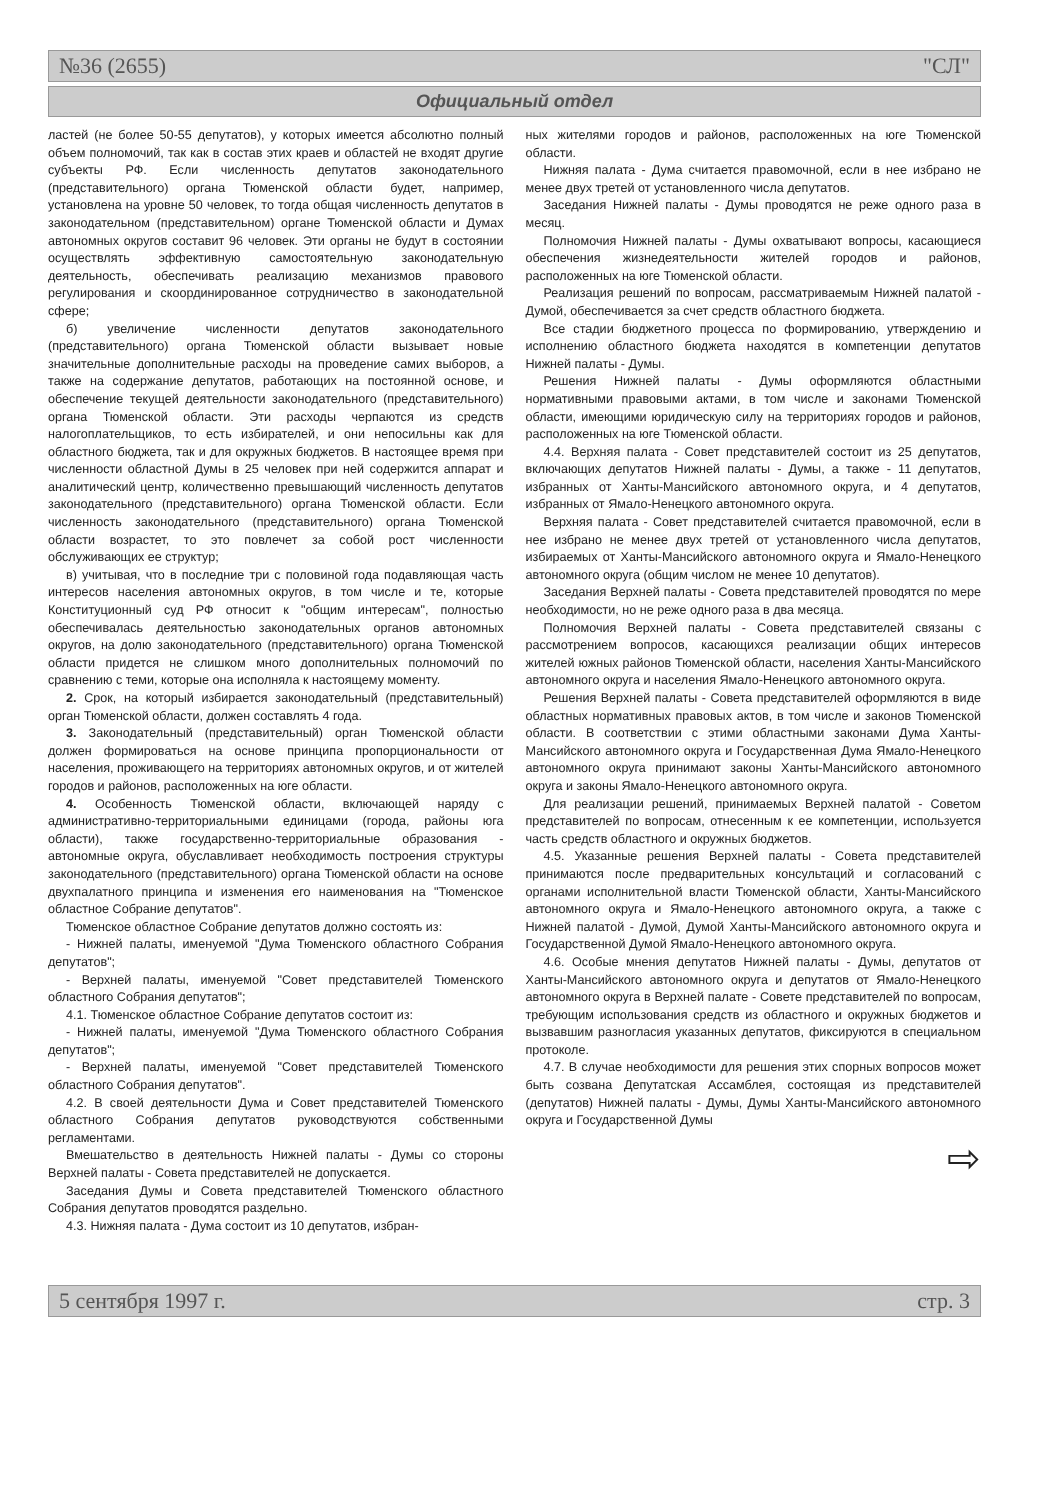№36 (2655) "СЛ"
Официальный отдел
ластей (не более 50-55 депутатов), у которых имеется абсолютно полный объем полномочий, так как в состав этих краев и областей не входят другие субъекты РФ. Если численность депутатов законодательного (представительного) органа Тюменской области будет, например, установлена на уровне 50 человек, то тогда общая численность депутатов в законодательном (представительном) органе Тюменской области и Думах автономных округов составит 96 человек. Эти органы не будут в состоянии осуществлять эффективную самостоятельную законодательную деятельность, обеспечивать реализацию механизмов правового регулирования и скоординированное сотрудничество в законодательной сфере;
б) увеличение численности депутатов законодательного (представительного) органа Тюменской области вызывает новые значительные дополнительные расходы на проведение самих выборов, а также на содержание депутатов, работающих на постоянной основе, и обеспечение текущей деятельности законодательного (представительного) органа Тюменской области. Эти расходы черпаются из средств налогоплательщиков, то есть избирателей, и они непосильны как для областного бюджета, так и для окружных бюджетов. В настоящее время при численности областной Думы в 25 человек при ней содержится аппарат и аналитический центр, количественно превышающий численность депутатов законодательного (представительного) органа Тюменской области. Если численность законодательного (представительного) органа Тюменской области возрастет, то это повлечет за собой рост численности обслуживающих ее структур;
в) учитывая, что в последние три с половиной года подавляющая часть интересов населения автономных округов, в том числе и те, которые Конституционный суд РФ относит к "общим интересам", полностью обеспечивалась деятельностью законодательных органов автономных округов, на долю законодательного (представительного) органа Тюменской области придется не слишком много дополнительных полномочий по сравнению с теми, которые она исполняла к настоящему моменту.
2. Срок, на который избирается законодательный (представительный) орган Тюменской области, должен составлять 4 года.
3. Законодательный (представительный) орган Тюменской области должен формироваться на основе принципа пропорциональности от населения, проживающего на территориях автономных округов, и от жителей городов и районов, расположенных на юге области.
4. Особенность Тюменской области, включающей наряду с административно-территориальными единицами (города, районы юга области), также государственно-территориальные образования - автономные округа, обуславливает необходимость построения структуры законодательного (представительного) органа Тюменской области на основе двухпалатного принципа и изменения его наименования на "Тюменское областное Собрание депутатов".
Тюменское областное Собрание депутатов должно состоять из:
- Нижней палаты, именуемой "Дума Тюменского областного Собрания депутатов";
- Верхней палаты, именуемой "Совет представителей Тюменского областного Собрания депутатов";
4.1. Тюменское областное Собрание депутатов состоит из:
- Нижней палаты, именуемой "Дума Тюменского областного Собрания депутатов";
- Верхней палаты, именуемой "Совет представителей Тюменского областного Собрания депутатов".
4.2. В своей деятельности Дума и Совет представителей Тюменского областного Собрания депутатов руководствуются собственными регламентами.
Вмешательство в деятельность Нижней палаты - Думы со стороны Верхней палаты - Совета представителей не допускается.
Заседания Думы и Совета представителей Тюменского областного Собрания депутатов проводятся раздельно.
4.3. Нижняя палата - Дума состоит из 10 депутатов, избран-
ных жителями городов и районов, расположенных на юге Тюменской области.
Нижняя палата - Дума считается правомочной, если в нее избрано не менее двух третей от установленного числа депутатов.
Заседания Нижней палаты - Думы проводятся не реже одного раза в месяц.
Полномочия Нижней палаты - Думы охватывают вопросы, касающиеся обеспечения жизнедеятельности жителей городов и районов, расположенных на юге Тюменской области.
Реализация решений по вопросам, рассматриваемым Нижней палатой - Думой, обеспечивается за счет средств областного бюджета.
Все стадии бюджетного процесса по формированию, утверждению и исполнению областного бюджета находятся в компетенции депутатов Нижней палаты - Думы.
Решения Нижней палаты - Думы оформляются областными нормативными правовыми актами, в том числе и законами Тюменской области, имеющими юридическую силу на территориях городов и районов, расположенных на юге Тюменской области.
4.4. Верхняя палата - Совет представителей состоит из 25 депутатов, включающих депутатов Нижней палаты - Думы, а также - 11 депутатов, избранных от Ханты-Мансийского автономного округа, и 4 депутатов, избранных от Ямало-Ненецкого автономного округа.
Верхняя палата - Совет представителей считается правомочной, если в нее избрано не менее двух третей от установленного числа депутатов, избираемых от Ханты-Мансийского автономного округа и Ямало-Ненецкого автономного округа (общим числом не менее 10 депутатов).
Заседания Верхней палаты - Совета представителей проводятся по мере необходимости, но не реже одного раза в два месяца.
Полномочия Верхней палаты - Совета представителей связаны с рассмотрением вопросов, касающихся реализации общих интересов жителей южных районов Тюменской области, населения Ханты-Мансийского автономного округа и населения Ямало-Ненецкого автономного округа.
Решения Верхней палаты - Совета представителей оформляются в виде областных нормативных правовых актов, в том числе и законов Тюменской области. В соответствии с этими областными законами Дума Ханты-Мансийского автономного округа и Государственная Дума Ямало-Ненецкого автономного округа принимают законы Ханты-Мансийского автономного округа и законы Ямало-Ненецкого автономного округа.
Для реализации решений, принимаемых Верхней палатой - Советом представителей по вопросам, отнесенным к ее компетенции, используется часть средств областного и окружных бюджетов.
4.5. Указанные решения Верхней палаты - Совета представителей принимаются после предварительных консультаций и согласований с органами исполнительной власти Тюменской области, Ханты-Мансийского автономного округа и Ямало-Ненецкого автономного округа, а также с Нижней палатой - Думой, Думой Ханты-Мансийского автономного округа и Государственной Думой Ямало-Ненецкого автономного округа.
4.6. Особые мнения депутатов Нижней палаты - Думы, депутатов от Ханты-Мансийского автономного округа и депутатов от Ямало-Ненецкого автономного округа в Верхней палате - Совете представителей по вопросам, требующим использования средств из областного и окружных бюджетов и вызвавшим разногласия указанных депутатов, фиксируются в специальном протоколе.
4.7. В случае необходимости для решения этих спорных вопросов может быть созвана Депутатская Ассамблея, состоящая из представителей (депутатов) Нижней палаты - Думы, Думы Ханты-Мансийского автономного округа и Государственной Думы
⇨
5 сентября 1997 г. стр. 3